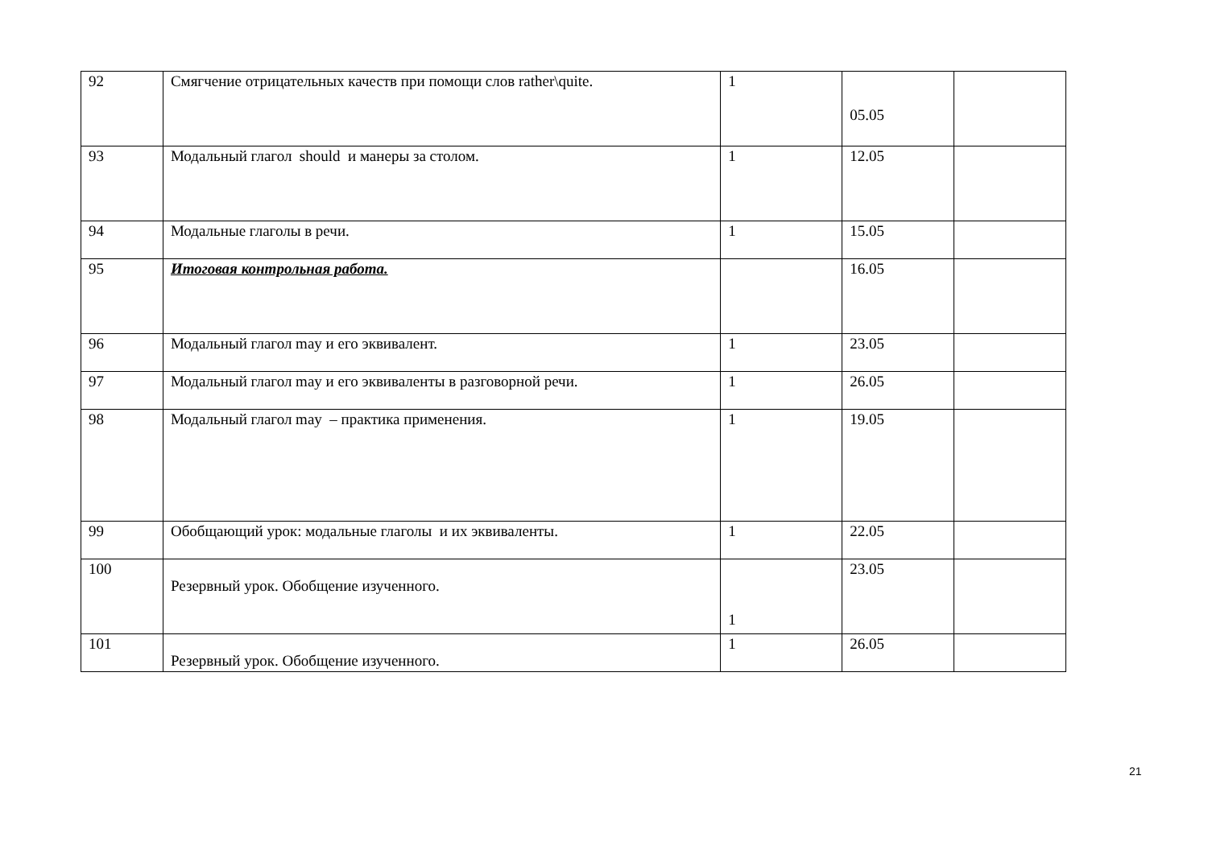| 92 | Смягчение отрицательных качеств при помощи слов rather\quite. | 1 | 05.05 | |
| 93 | Модальный глагол should и манеры за столом. | 1 | 12.05 | |
| 94 | Модальные глаголы в речи. | 1 | 15.05 | |
| 95 | Итоговая контрольная работа. | | 16.05 | |
| 96 | Модальный глагол may и его эквивалент. | 1 | 23.05 | |
| 97 | Модальный глагол may и его эквиваленты в разговорной речи. | 1 | 26.05 | |
| 98 | Модальный глагол may – практика применения. | 1 | 19.05 | |
| 99 | Обобщающий урок: модальные глаголы и их эквиваленты. | 1 | 22.05 | |
| 100 | Резервный урок. Обобщение изученного. | 1 | 23.05 | |
| 101 | Резервный урок. Обобщение изученного. | 1 | 26.05 | |
21